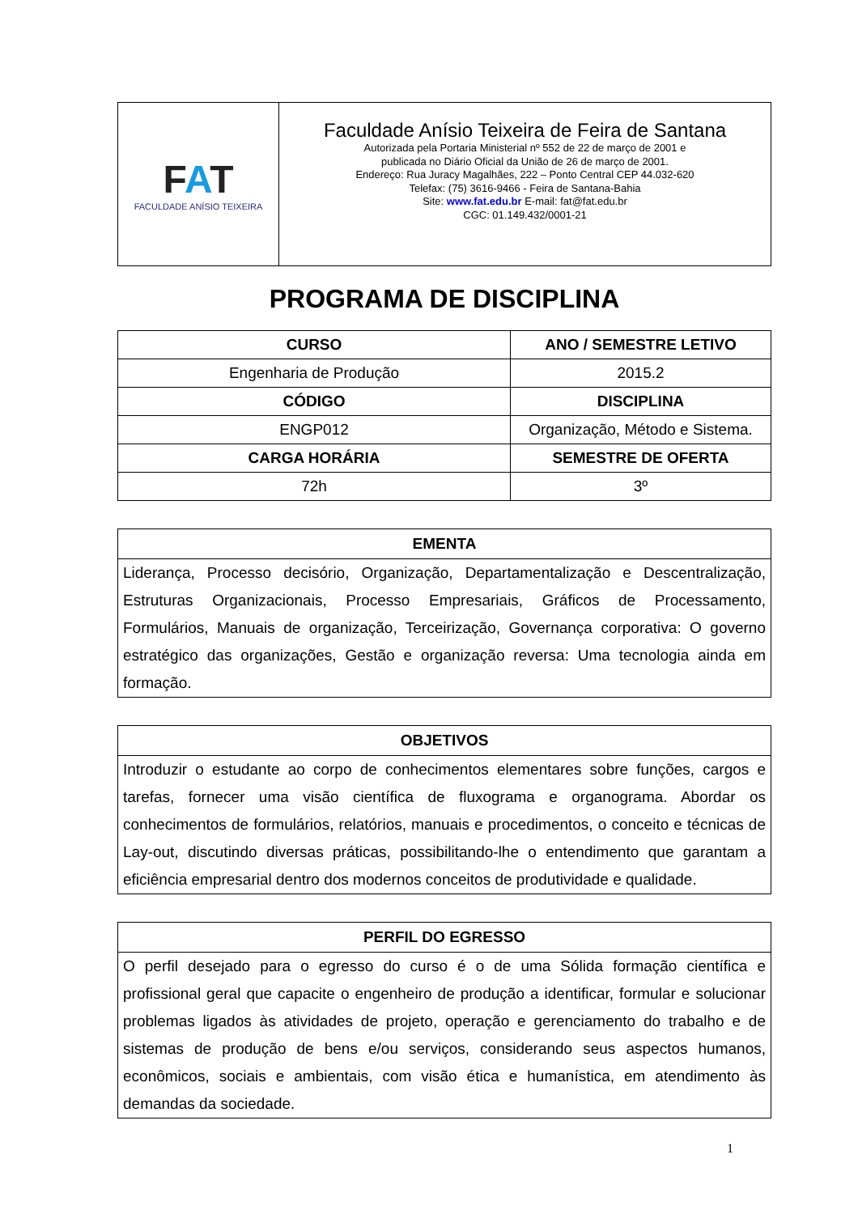| F A T FACULDADE ANÍSIO TEIXEIRA | Faculdade Anísio Teixeira de Feira de Santana Autorizada pela Portaria Ministerial nº 552 de 22 de março de 2001 e publicada no Diário Oficial da União de 26 de março de 2001. Endereço: Rua Juracy Magalhães, 222 – Ponto Central CEP 44.032-620 Telefax: (75) 3616-9466 - Feira de Santana-Bahia Site: www.fat.edu.br E-mail: fat@fat.edu.br CGC: 01.149.432/0001-21 |
PROGRAMA DE DISCIPLINA
| CURSO | ANO / SEMESTRE LETIVO |
| --- | --- |
| Engenharia de Produção | 2015.2 |
| CÓDIGO | DISCIPLINA |
| ENGP012 | Organização, Método e Sistema. |
| CARGA HORÁRIA | SEMESTRE DE OFERTA |
| 72h | 3º |
| EMENTA |
| --- |
| Liderança, Processo decisório, Organização, Departamentalização e Descentralização, Estruturas Organizacionais, Processo Empresariais, Gráficos de Processamento, Formulários, Manuais de organização, Terceirização, Governança corporativa: O governo estratégico das organizações, Gestão e organização reversa: Uma tecnologia ainda em formação. |
| OBJETIVOS |
| --- |
| Introduzir o estudante ao corpo de conhecimentos elementares sobre funções, cargos e tarefas, fornecer uma visão científica de fluxograma e organograma. Abordar os conhecimentos de formulários, relatórios, manuais e procedimentos, o conceito e técnicas de Lay-out, discutindo diversas práticas, possibilitando-lhe o entendimento que garantam a eficiência empresarial dentro dos modernos conceitos de produtividade e qualidade. |
| PERFIL DO EGRESSO |
| --- |
| O perfil desejado para o egresso do curso é o de uma Sólida formação científica e profissional geral que capacite o engenheiro de produção a identificar, formular e solucionar problemas ligados às atividades de projeto, operação e gerenciamento do trabalho e de sistemas de produção de bens e/ou serviços, considerando seus aspectos humanos, econômicos, sociais e ambientais, com visão ética e humanística, em atendimento às demandas da sociedade. |
1